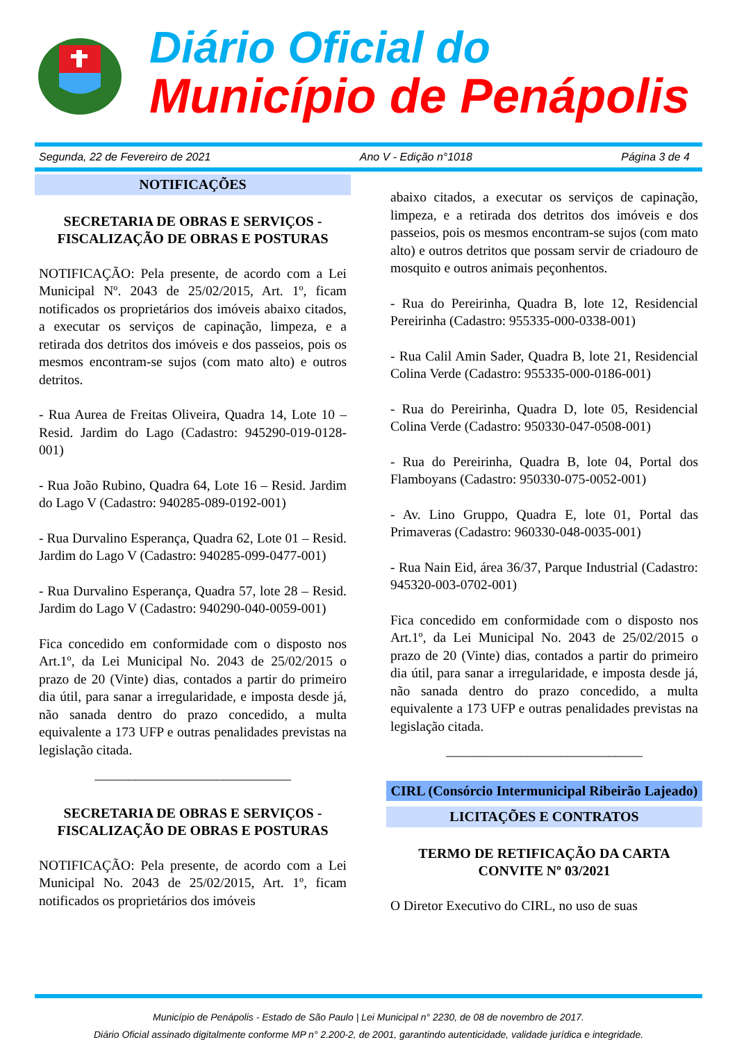Diário Oficial do
Município de Penápolis
Segunda, 22 de Fevereiro de 2021 Ano V - Edição n°1018 Página 3 de 4
NOTIFICAÇÕES
SECRETARIA DE OBRAS E SERVIÇOS - FISCALIZAÇÃO DE OBRAS E POSTURAS
NOTIFICAÇÃO: Pela presente, de acordo com a Lei Municipal Nº. 2043 de 25/02/2015, Art. 1º, ficam notificados os proprietários dos imóveis abaixo citados, a executar os serviços de capinação, limpeza, e a retirada dos detritos dos imóveis e dos passeios, pois os mesmos encontram-se sujos (com mato alto) e outros detritos.
- Rua Aurea de Freitas Oliveira, Quadra 14, Lote 10 – Resid. Jardim do Lago (Cadastro: 945290-019-0128-001)
- Rua João Rubino, Quadra 64, Lote 16 – Resid. Jardim do Lago V (Cadastro: 940285-089-0192-001)
- Rua Durvalino Esperança, Quadra 62, Lote 01 – Resid. Jardim do Lago V (Cadastro: 940285-099-0477-001)
- Rua Durvalino Esperança, Quadra 57, lote 28 – Resid. Jardim do Lago V (Cadastro: 940290-040-0059-001)
Fica concedido em conformidade com o disposto nos Art.1º, da Lei Municipal No. 2043 de 25/02/2015 o prazo de 20 (Vinte) dias, contados a partir do primeiro dia útil, para sanar a irregularidade, e imposta desde já, não sanada dentro do prazo concedido, a multa equivalente a 173 UFP e outras penalidades previstas na legislação citada.
_____________________________
SECRETARIA DE OBRAS E SERVIÇOS - FISCALIZAÇÃO DE OBRAS E POSTURAS
NOTIFICAÇÃO: Pela presente, de acordo com a Lei Municipal No. 2043 de 25/02/2015, Art. 1º, ficam notificados os proprietários dos imóveis
abaixo citados, a executar os serviços de capinação, limpeza, e a retirada dos detritos dos imóveis e dos passeios, pois os mesmos encontram-se sujos (com mato alto) e outros detritos que possam servir de criadouro de mosquito e outros animais peçonhentos.
- Rua do Pereirinha, Quadra B, lote 12, Residencial Pereirinha (Cadastro: 955335-000-0338-001)
- Rua Calil Amin Sader, Quadra B, lote 21, Residencial Colina Verde (Cadastro: 955335-000-0186-001)
- Rua do Pereirinha, Quadra D, lote 05, Residencial Colina Verde (Cadastro: 950330-047-0508-001)
- Rua do Pereirinha, Quadra B, lote 04, Portal dos Flamboyans (Cadastro: 950330-075-0052-001)
- Av. Lino Gruppo, Quadra E, lote 01, Portal das Primaveras (Cadastro: 960330-048-0035-001)
- Rua Nain Eid, área 36/37, Parque Industrial (Cadastro: 945320-003-0702-001)
Fica concedido em conformidade com o disposto nos Art.1º, da Lei Municipal No. 2043 de 25/02/2015 o prazo de 20 (Vinte) dias, contados a partir do primeiro dia útil, para sanar a irregularidade, e imposta desde já, não sanada dentro do prazo concedido, a multa equivalente a 173 UFP e outras penalidades previstas na legislação citada.
_____________________________
CIRL (Consórcio Intermunicipal Ribeirão Lajeado)
LICITAÇÕES E CONTRATOS
TERMO DE RETIFICAÇÃO DA CARTA CONVITE Nº 03/2021
O Diretor Executivo do CIRL, no uso de suas
Município de Penápolis - Estado de São Paulo | Lei Municipal n° 2230, de 08 de novembro de 2017.
Diário Oficial assinado digitalmente conforme MP n° 2.200-2, de 2001, garantindo autenticidade, validade jurídica e integridade.